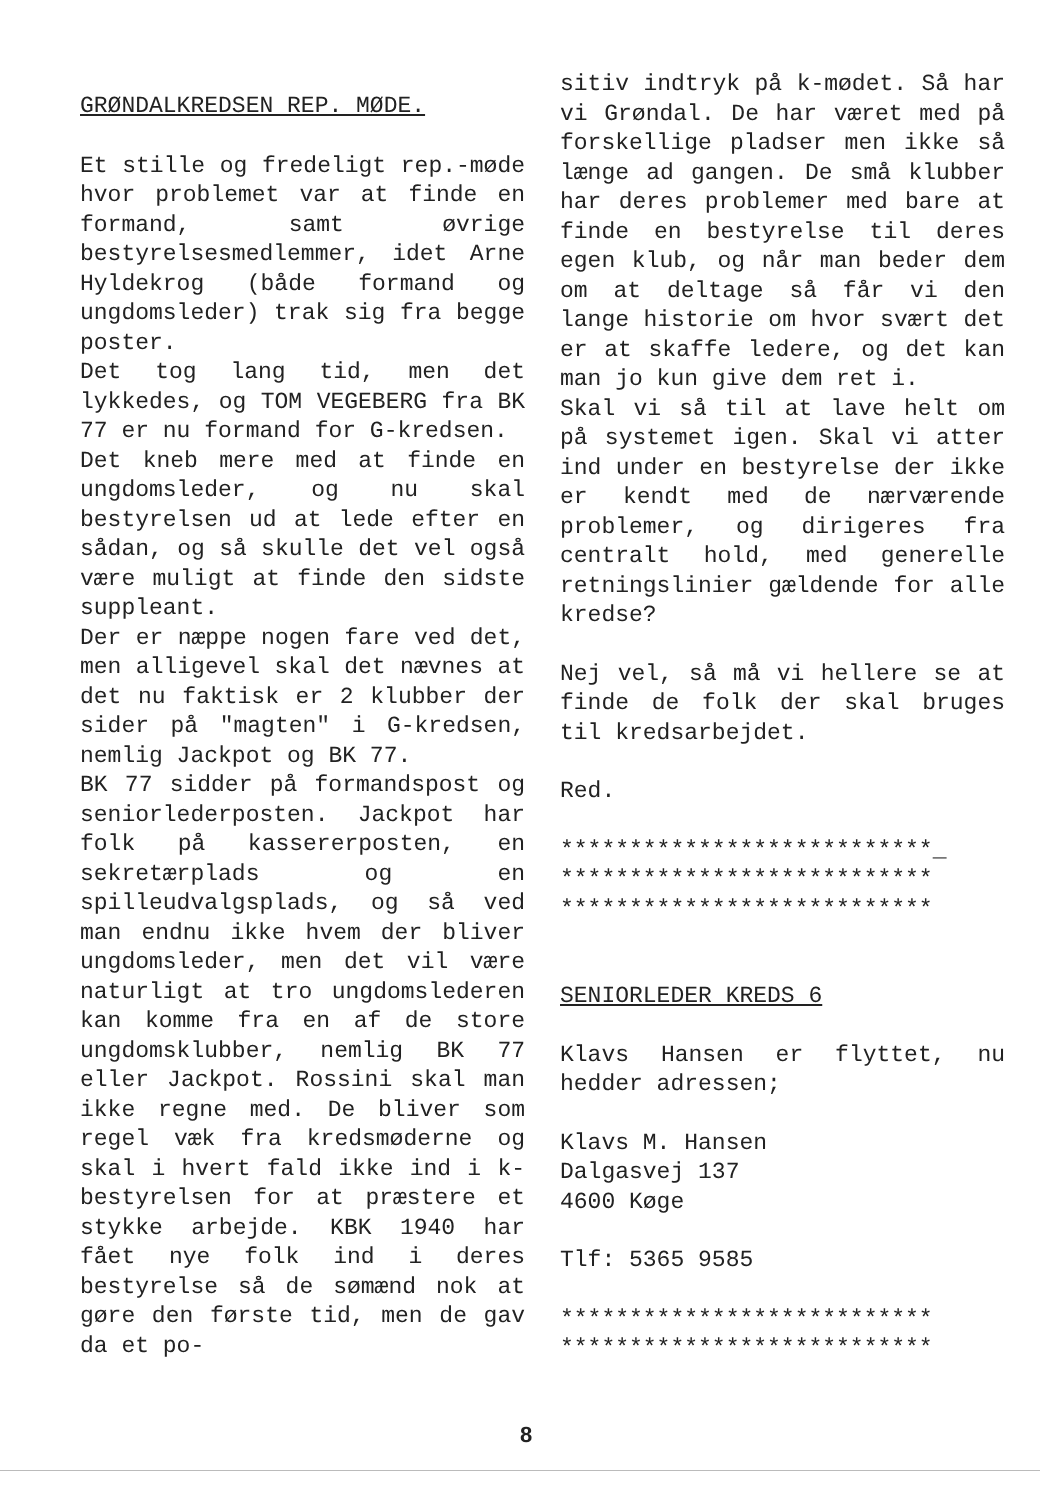GRØNDALKREDSEN REP. MØDE.
Et stille og fredeligt rep.-møde hvor problemet var at finde en formand, samt øvrige bestyrelsesmedlemmer, idet Arne Hyldekrog (både formand og ungdomsleder) trak sig fra begge poster.
Det tog lang tid, men det lykkedes, og TOM VEGEBERG fra BK 77 er nu formand for G-kredsen.
Det kneb mere med at finde en ungdomsleder, og nu skal bestyrelsen ud at lede efter en sådan, og så skulle det vel også være muligt at finde den sidste suppleant.
Der er næppe nogen fare ved det, men alligevel skal det nævnes at det nu faktisk er 2 klubber der sider på "magten" i G-kredsen, nemlig Jackpot og BK 77.
BK 77 sidder på formandspost og seniorlederposten. Jackpot har folk på kassererposten, en sekretærplads og en spilleudvalgsplads, og så ved man endnu ikke hvem der bliver ungdomsleder, men det vil være naturligt at tro ungdomslederen kan komme fra en af de store ungdomsklubber, nemlig BK 77 eller Jackpot. Rossini skal man ikke regne med. De bliver som regel væk fra kredsmøderne og skal i hvert fald ikke ind i k-bestyrelsen for at præstere et stykke arbejde. KBK 1940 har fået nye folk ind i deres bestyrelse så de sømænd nok at gøre den første tid, men de gav da et po-
sitiv indtryk på k-mødet. Så har vi Grøndal. De har været med på forskellige pladser men ikke så længe ad gangen. De små klubber har deres problemer med bare at finde en bestyrelse til deres egen klub, og når man beder dem om at deltage så får vi den lange historie om hvor svært det er at skaffe ledere, og det kan man jo kun give dem ret i.
Skal vi så til at lave helt om på systemet igen. Skal vi atter ind under en bestyrelse der ikke er kendt med de nærværende problemer, og dirigeres fra centralt hold, med generelle retningslinier gældende for alle kredse?
Nej vel, så må vi hellere se at finde de folk der skal bruges til kredsarbejdet.
Red.
***************************_
***************************
***************************
SENIORLEDER KREDS 6
Klavs Hansen er flyttet, nu hedder adressen;
Klavs M. Hansen
Dalgasvej 137
4600 Køge
Tlf: 5365 9585
***************************
***************************
8